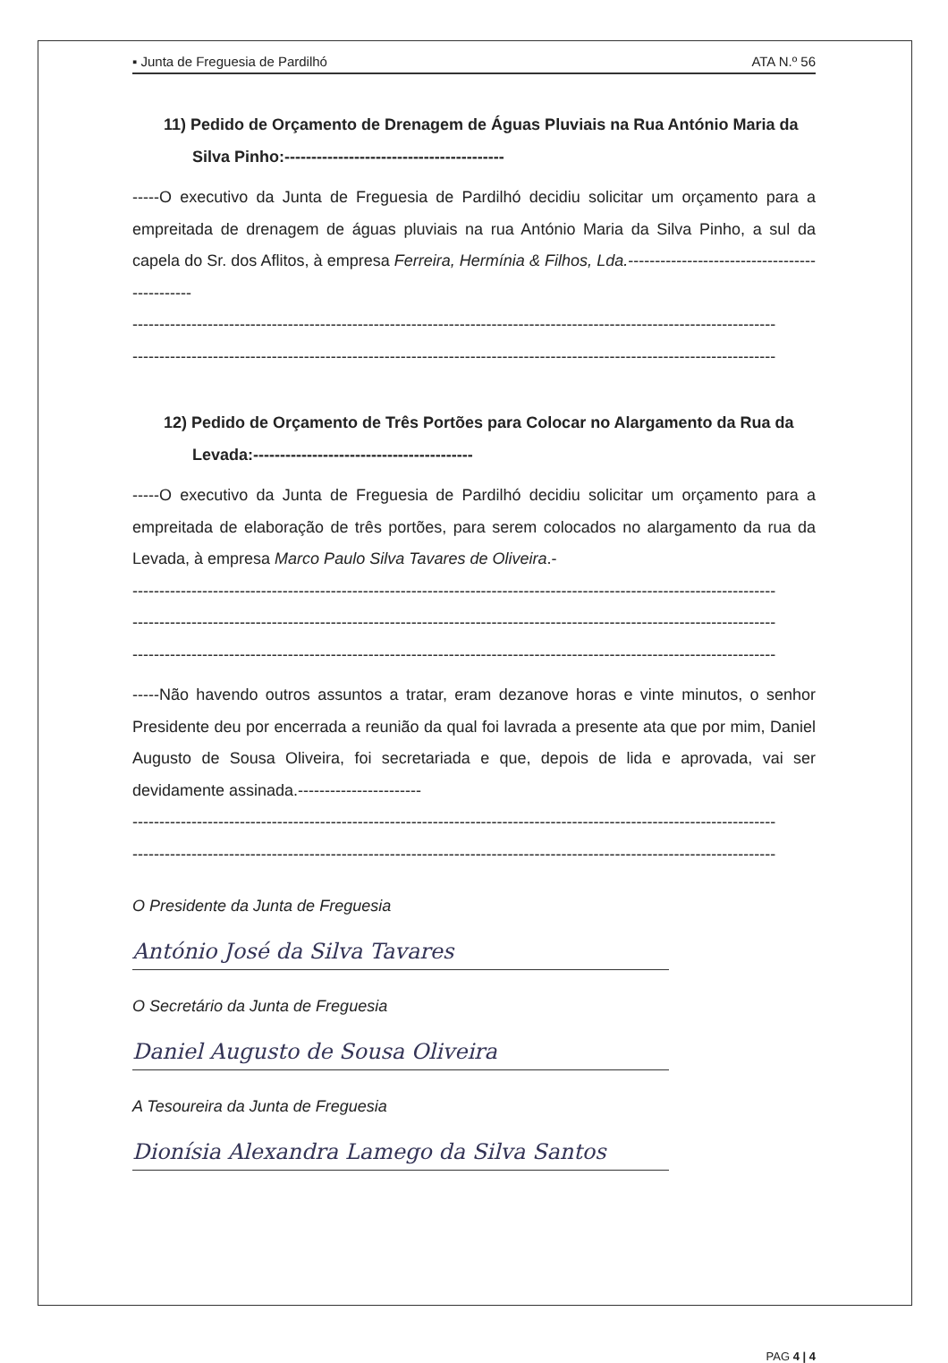▪ Junta de Freguesia de Pardilhó ATA N.º 56
11) Pedido de Orçamento de Drenagem de Águas Pluviais na Rua António Maria da Silva Pinho:-----------------------------------------
-----O executivo da Junta de Freguesia de Pardilhó decidiu solicitar um orçamento para a empreitada de drenagem de águas pluviais na rua António Maria da Silva Pinho, a sul da capela do Sr. dos Aflitos, à empresa Ferreira, Hermínia & Filhos, Lda.----------------------------------------------
------------------------------------------------------------------------------------------------------------------------
------------------------------------------------------------------------------------------------------------------------
12) Pedido de Orçamento de Três Portões para Colocar no Alargamento da Rua da Levada:-----------------------------------------
-----O executivo da Junta de Freguesia de Pardilhó decidiu solicitar um orçamento para a empreitada de elaboração de três portões, para serem colocados no alargamento da rua da Levada, à empresa Marco Paulo Silva Tavares de Oliveira.-
------------------------------------------------------------------------------------------------------------------------
------------------------------------------------------------------------------------------------------------------------
------------------------------------------------------------------------------------------------------------------------
-----Não havendo outros assuntos a tratar, eram dezanove horas e vinte minutos, o senhor Presidente deu por encerrada a reunião da qual foi lavrada a presente ata que por mim, Daniel Augusto de Sousa Oliveira, foi secretariada e que, depois de lida e aprovada, vai ser devidamente assinada.-----------------------
------------------------------------------------------------------------------------------------------------------------
------------------------------------------------------------------------------------------------------------------------
O Presidente da Junta de Freguesia
António José da Silva Tavares
O Secretário da Junta de Freguesia
Daniel Augusto de Sousa Oliveira
A Tesoureira da Junta de Freguesia
Dionísia Alexandra Lamego da Silva Santos
PAG 4 | 4